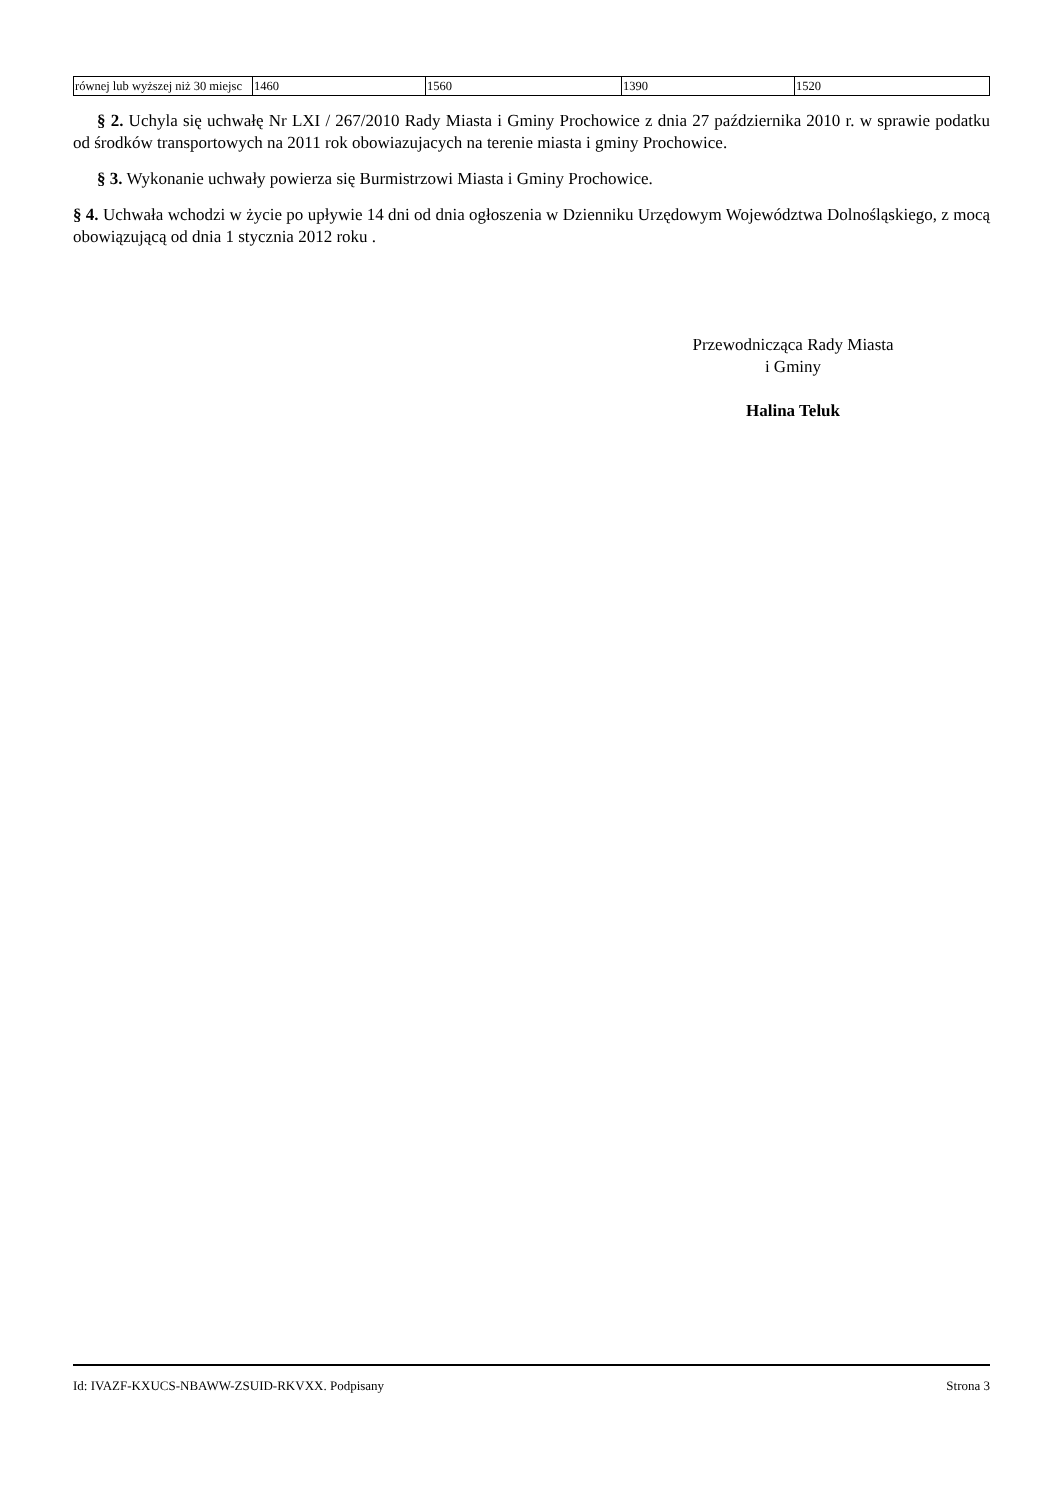| równej lub wyższej niż 30 miejsc | 1460 | 1560 | 1390 | 1520 |
§ 2. Uchyla się uchwałę Nr LXI / 267/2010 Rady Miasta i Gminy Prochowice z dnia 27 października 2010 r. w sprawie podatku od środków transportowych na 2011 rok obowiazujacych na terenie miasta i gminy Prochowice.
§ 3. Wykonanie uchwały powierza się Burmistrzowi Miasta i Gminy Prochowice.
§ 4. Uchwała wchodzi w życie po upływie 14 dni od dnia ogłoszenia w Dzienniku Urzędowym Województwa Dolnośląskiego, z mocą obowiązującą od dnia 1 stycznia 2012 roku .
Przewodnicząca Rady Miasta
i Gminy
Halina Teluk
Id: IVAZF-KXUCS-NBAWW-ZSUID-RKVXX. Podpisany Strona 3